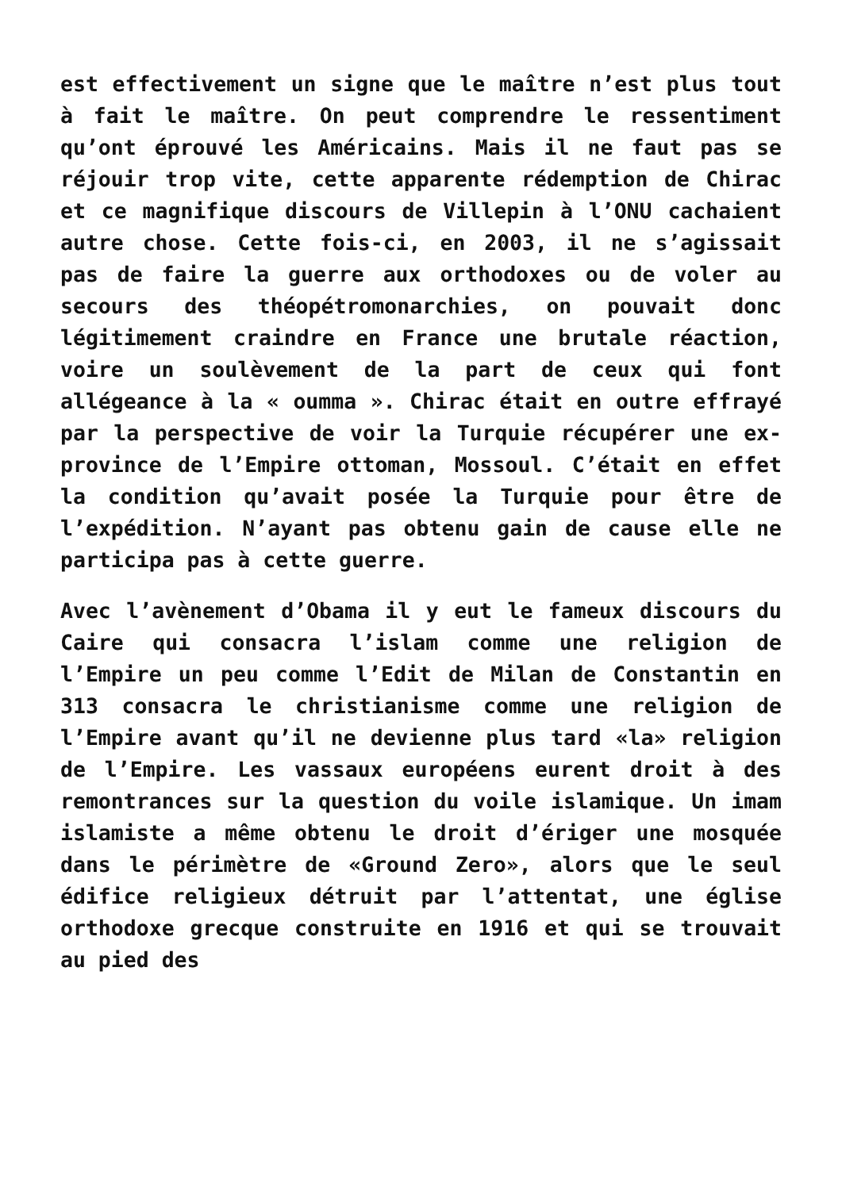est effectivement un signe que le maître n’est plus tout à fait le maître. On peut comprendre le ressentiment qu’ont éprouvé les Américains. Mais il ne faut pas se réjouir trop vite, cette apparente rédemption de Chirac et ce magnifique discours de Villepin à l’ONU cachaient autre chose. Cette fois-ci, en 2003, il ne s’agissait pas de faire la guerre aux orthodoxes ou de voler au secours des théopétromonarchies, on pouvait donc légitimement craindre en France une brutale réaction, voire un soulèvement de la part de ceux qui font allégeance à la « oumma ». Chirac était en outre effrayé par la perspective de voir la Turquie récupérer une ex-province de l’Empire ottoman, Mossoul. C’était en effet la condition qu’avait posée la Turquie pour être de l’expédition. N’ayant pas obtenu gain de cause elle ne participa pas à cette guerre.
Avec l’avènement d’Obama il y eut le fameux discours du Caire qui consacra l’islam comme une religion de l’Empire un peu comme l’Edit de Milan de Constantin en 313 consacra le christianisme comme une religion de l’Empire avant qu’il ne devienne plus tard «la» religion de l’Empire. Les vassaux européens eurent droit à des remontrances sur la question du voile islamique. Un imam islamiste a même obtenu le droit d’ériger une mosquée dans le périmètre de «Ground Zero», alors que le seul édifice religieux détruit par l’attentat, une église orthodoxe grecque construite en 1916 et qui se trouvait au pied des